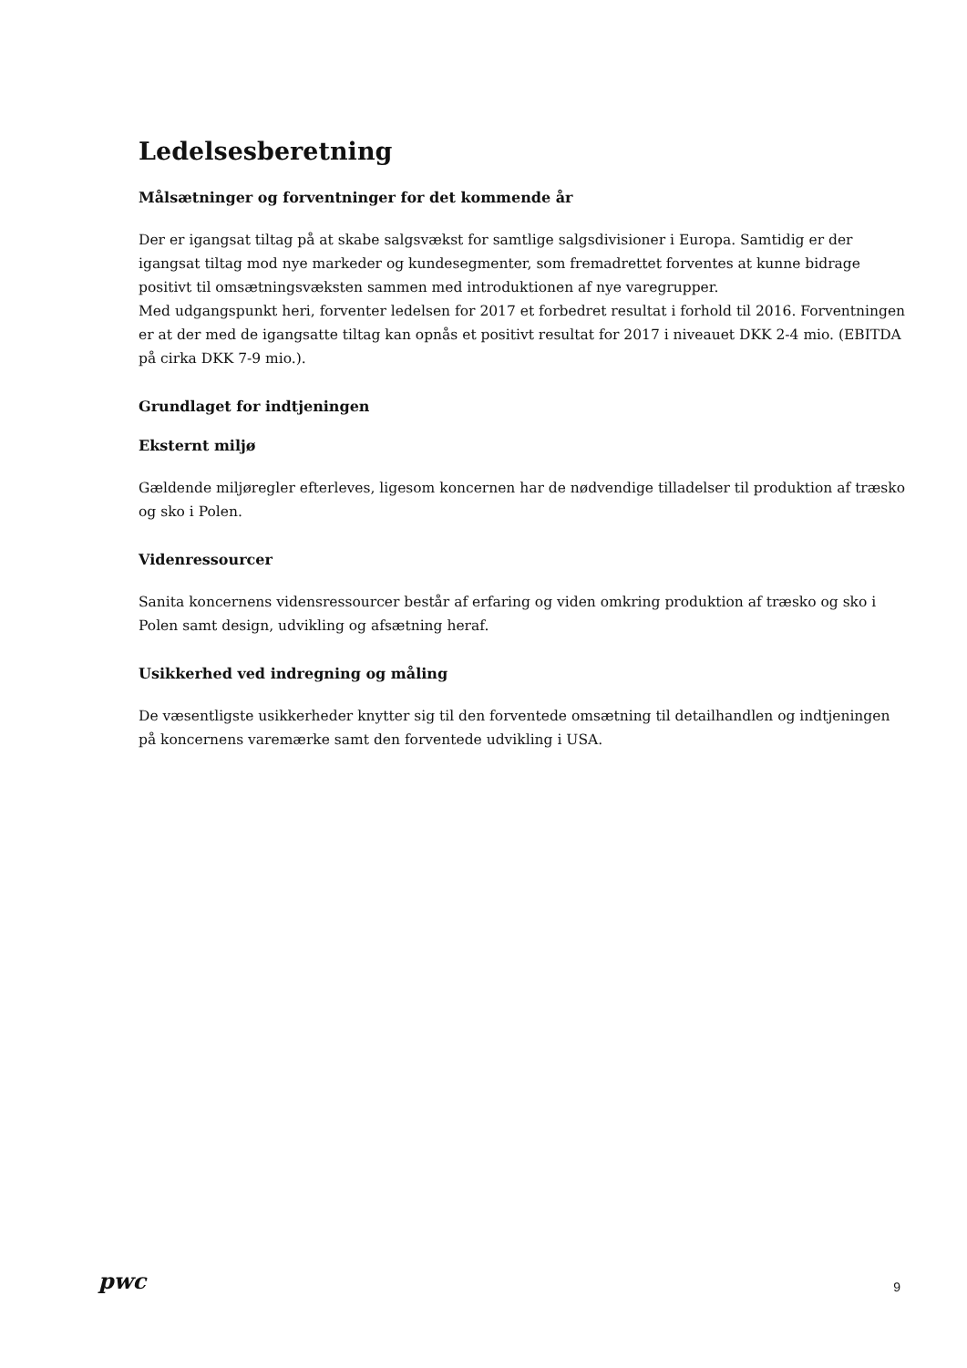Ledelsesberetning
Målsætninger og forventninger for det kommende år
Der er igangsat tiltag på at skabe salgsvækst for samtlige salgsdivisioner i Europa. Samtidig er der igangsat tiltag mod nye markeder og kundesegmenter, som fremadrettet forventes at kunne bidrage positivt til omsætningsvæksten sammen med introduktionen af nye varegrupper.
Med udgangspunkt heri, forventer ledelsen for 2017 et forbedret resultat i forhold til 2016. Forventningen er at der med de igangsatte tiltag kan opnås et positivt resultat for 2017 i niveauet DKK 2-4 mio. (EBITDA på cirka DKK 7-9 mio.).
Grundlaget for indtjeningen
Eksternt miljø
Gældende miljøregler efterleves, ligesom koncernen har de nødvendige tilladelser til produktion af træsko og sko i Polen.
Videnressourcer
Sanita koncernens vidensressourcer består af erfaring og viden omkring produktion af træsko og sko i Polen samt design, udvikling og afsætning heraf.
Usikkerhed ved indregning og måling
De væsentligste usikkerheder knytter sig til den forventede omsætning til detailhandlen og indtjeningen på koncernens varemærke samt den forventede udvikling i USA.
pwc 9